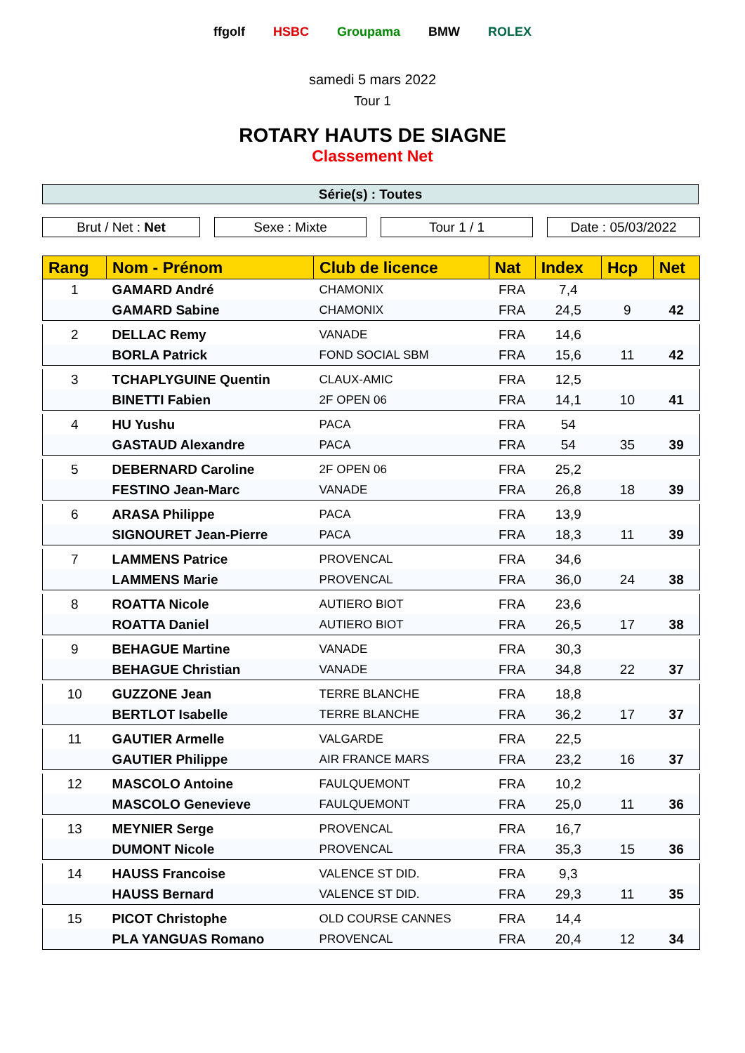ffgolf HSBC Groupama BMW ROLEX
samedi 5 mars 2022
Tour 1
ROTARY HAUTS DE SIAGNE
Classement Net
Série(s) : Toutes
Brut / Net : Net Sexe : Mixte Tour 1 / 1 Date : 05/03/2022
| Rang | Nom - Prénom | Club de licence | Nat | Index | Hcp | Net |
| --- | --- | --- | --- | --- | --- | --- |
| 1 | GAMARD André | CHAMONIX | FRA | 7,4 | | |
| | GAMARD Sabine | CHAMONIX | FRA | 24,5 | 9 | 42 |
| 2 | DELLAC Remy | VANADE | FRA | 14,6 | | |
| | BORLA Patrick | FOND SOCIAL SBM | FRA | 15,6 | 11 | 42 |
| 3 | TCHAPLYGUINE Quentin | CLAUX-AMIC | FRA | 12,5 | | |
| | BINETTI Fabien | 2F OPEN 06 | FRA | 14,1 | 10 | 41 |
| 4 | HU Yushu | PACA | FRA | 54 | | |
| | GASTAUD Alexandre | PACA | FRA | 54 | 35 | 39 |
| 5 | DEBERNARD Caroline | 2F OPEN 06 | FRA | 25,2 | | |
| | FESTINO Jean-Marc | VANADE | FRA | 26,8 | 18 | 39 |
| 6 | ARASA Philippe | PACA | FRA | 13,9 | | |
| | SIGNOURET Jean-Pierre | PACA | FRA | 18,3 | 11 | 39 |
| 7 | LAMMENS Patrice | PROVENCAL | FRA | 34,6 | | |
| | LAMMENS Marie | PROVENCAL | FRA | 36,0 | 24 | 38 |
| 8 | ROATTA Nicole | AUTIERO BIOT | FRA | 23,6 | | |
| | ROATTA Daniel | AUTIERO BIOT | FRA | 26,5 | 17 | 38 |
| 9 | BEHAGUE Martine | VANADE | FRA | 30,3 | | |
| | BEHAGUE Christian | VANADE | FRA | 34,8 | 22 | 37 |
| 10 | GUZZONE Jean | TERRE BLANCHE | FRA | 18,8 | | |
| | BERTLOT Isabelle | TERRE BLANCHE | FRA | 36,2 | 17 | 37 |
| 11 | GAUTIER Armelle | VALGARDE | FRA | 22,5 | | |
| | GAUTIER Philippe | AIR FRANCE MARS | FRA | 23,2 | 16 | 37 |
| 12 | MASCOLO Antoine | FAULQUEMONT | FRA | 10,2 | | |
| | MASCOLO Genevieve | FAULQUEMONT | FRA | 25,0 | 11 | 36 |
| 13 | MEYNIER Serge | PROVENCAL | FRA | 16,7 | | |
| | DUMONT Nicole | PROVENCAL | FRA | 35,3 | 15 | 36 |
| 14 | HAUSS Francoise | VALENCE ST DID. | FRA | 9,3 | | |
| | HAUSS Bernard | VALENCE ST DID. | FRA | 29,3 | 11 | 35 |
| 15 | PICOT Christophe | OLD COURSE CANNES | FRA | 14,4 | | |
| | PLA YANGUAS Romano | PROVENCAL | FRA | 20,4 | 12 | 34 |